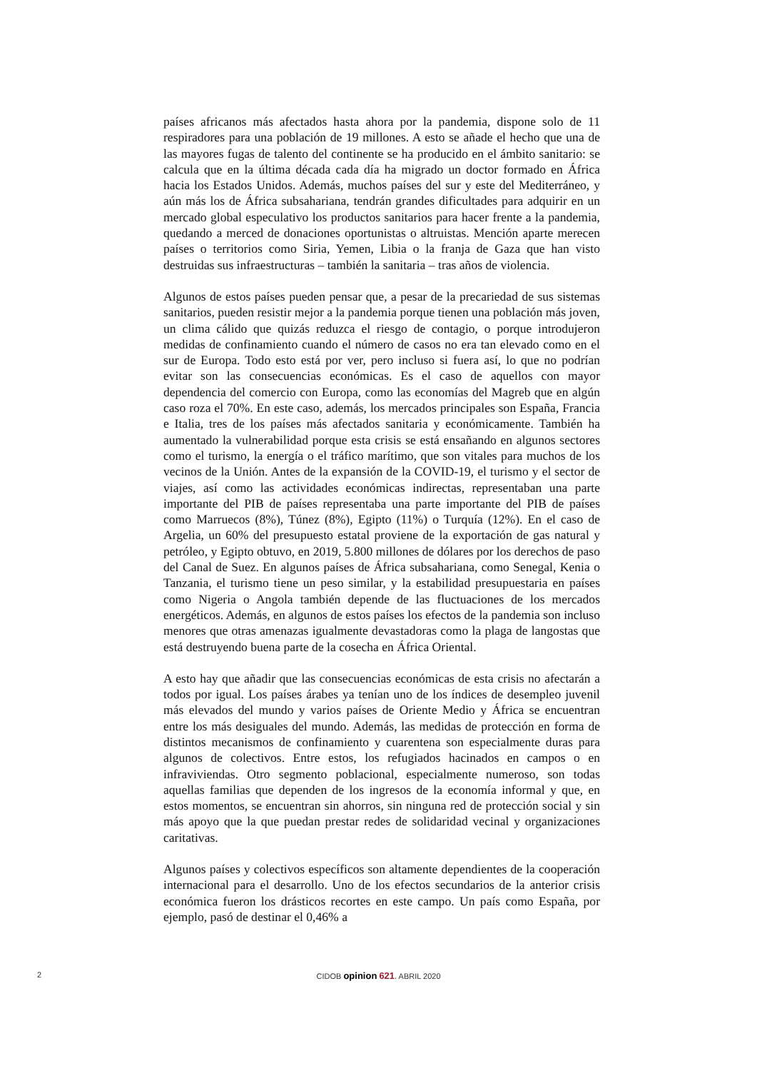países africanos más afectados hasta ahora por la pandemia, dispone solo de 11 respiradores para una población de 19 millones. A esto se añade el hecho que una de las mayores fugas de talento del continente se ha producido en el ámbito sanitario: se calcula que en la última década cada día ha migrado un doctor formado en África hacia los Estados Unidos. Además, muchos países del sur y este del Mediterráneo, y aún más los de África subsahariana, tendrán grandes dificultades para adquirir en un mercado global especulativo los productos sanitarios para hacer frente a la pandemia, quedando a merced de donaciones oportunistas o altruistas. Mención aparte merecen países o territorios como Siria, Yemen, Libia o la franja de Gaza que han visto destruidas sus infraestructuras – también la sanitaria – tras años de violencia.
Algunos de estos países pueden pensar que, a pesar de la precariedad de sus sistemas sanitarios, pueden resistir mejor a la pandemia porque tienen una población más joven, un clima cálido que quizás reduzca el riesgo de contagio, o porque introdujeron medidas de confinamiento cuando el número de casos no era tan elevado como en el sur de Europa. Todo esto está por ver, pero incluso si fuera así, lo que no podrían evitar son las consecuencias económicas. Es el caso de aquellos con mayor dependencia del comercio con Europa, como las economías del Magreb que en algún caso roza el 70%. En este caso, además, los mercados principales son España, Francia e Italia, tres de los países más afectados sanitaria y económicamente. También ha aumentado la vulnerabilidad porque esta crisis se está ensañando en algunos sectores como el turismo, la energía o el tráfico marítimo, que son vitales para muchos de los vecinos de la Unión. Antes de la expansión de la COVID-19, el turismo y el sector de viajes, así como las actividades económicas indirectas, representaban una parte importante del PIB de países representaba una parte importante del PIB de países como Marruecos (8%), Túnez (8%), Egipto (11%) o Turquía (12%). En el caso de Argelia, un 60% del presupuesto estatal proviene de la exportación de gas natural y petróleo, y Egipto obtuvo, en 2019, 5.800 millones de dólares por los derechos de paso del Canal de Suez. En algunos países de África subsahariana, como Senegal, Kenia o Tanzania, el turismo tiene un peso similar, y la estabilidad presupuestaria en países como Nigeria o Angola también depende de las fluctuaciones de los mercados energéticos. Además, en algunos de estos países los efectos de la pandemia son incluso menores que otras amenazas igualmente devastadoras como la plaga de langostas que está destruyendo buena parte de la cosecha en África Oriental.
A esto hay que añadir que las consecuencias económicas de esta crisis no afectarán a todos por igual. Los países árabes ya tenían uno de los índices de desempleo juvenil más elevados del mundo y varios países de Oriente Medio y África se encuentran entre los más desiguales del mundo. Además, las medidas de protección en forma de distintos mecanismos de confinamiento y cuarentena son especialmente duras para algunos de colectivos. Entre estos, los refugiados hacinados en campos o en infraviviendas. Otro segmento poblacional, especialmente numeroso, son todas aquellas familias que dependen de los ingresos de la economía informal y que, en estos momentos, se encuentran sin ahorros, sin ninguna red de protección social y sin más apoyo que la que puedan prestar redes de solidaridad vecinal y organizaciones caritativas.
Algunos países y colectivos específicos son altamente dependientes de la cooperación internacional para el desarrollo. Uno de los efectos secundarios de la anterior crisis económica fueron los drásticos recortes en este campo. Un país como España, por ejemplo, pasó de destinar el 0,46% a
2
CIDOB opinion 621. ABRIL 2020